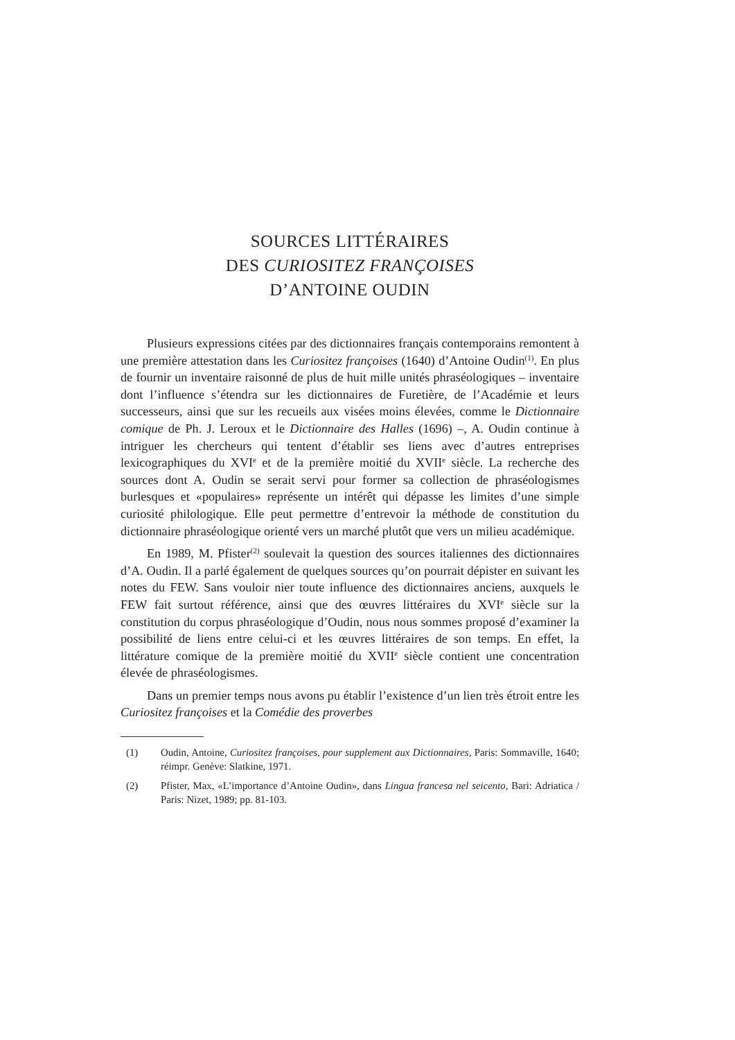SOURCES LITTÉRAIRES
DES CURIOSITEZ FRANÇOISES
D’ANTOINE OUDIN
Plusieurs expressions citées par des dictionnaires français contemporains remontent à une première attestation dans les Curiositez françoises (1640) d’Antoine Oudin<sup>(1)</sup>. En plus de fournir un inventaire raisonné de plus de huit mille unités phraséologiques – inventaire dont l’influence s’étendra sur les dictionnaires de Furetière, de l’Académie et leurs successeurs, ainsi que sur les recueils aux visées moins élevées, comme le Dictionnaire comique de Ph. J. Leroux et le Dictionnaire des Halles (1696) –, A. Oudin continue à intriguer les chercheurs qui tentent d’établir ses liens avec d’autres entreprises lexicographiques du XVI<sup>e</sup> et de la première moitié du XVII<sup>e</sup> siècle. La recherche des sources dont A. Oudin se serait servi pour former sa collection de phraséologismes burlesques et «populaires» représente un intérêt qui dépasse les limites d’une simple curiosité philologique. Elle peut permettre d’entrevoir la méthode de constitution du dictionnaire phraséologique orienté vers un marché plutôt que vers un milieu académique.
En 1989, M. Pfister<sup>(2)</sup> soulevait la question des sources italiennes des dictionnaires d’A. Oudin. Il a parlé également de quelques sources qu’on pourrait dépister en suivant les notes du FEW. Sans vouloir nier toute influence des dictionnaires anciens, auxquels le FEW fait surtout référence, ainsi que des œuvres littéraires du XVI<sup>e</sup> siècle sur la constitution du corpus phraséologique d’Oudin, nous nous sommes proposé d’examiner la possibilité de liens entre celui-ci et les œuvres littéraires de son temps. En effet, la littérature comique de la première moitié du XVII<sup>e</sup> siècle contient une concentration élevée de phraséologismes.
Dans un premier temps nous avons pu établir l’existence d’un lien très étroit entre les Curiositez françoises et la Comédie des proverbes
(1) Oudin, Antoine, Curiositez françoises, pour supplement aux Dictionnaires, Paris: Sommaville, 1640; réimpr. Genève: Slatkine, 1971.
(2) Pfister, Max, «L’importance d’Antoine Oudin», dans Lingua francesa nel seicento, Bari: Adriatica / Paris: Nizet, 1989; pp. 81-103.